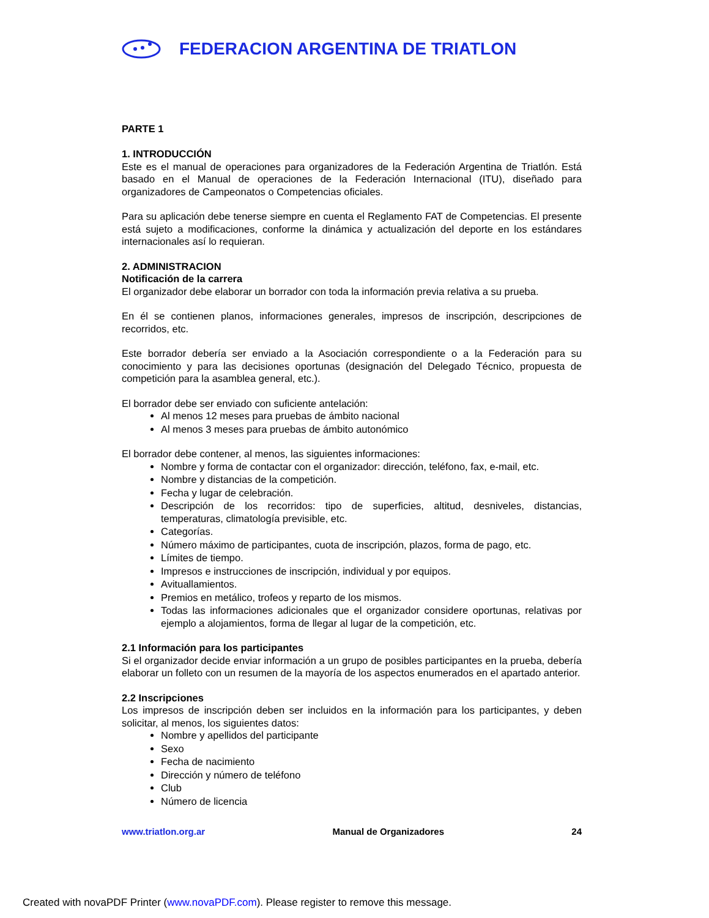FEDERACION ARGENTINA DE TRIATLON
PARTE 1
1. INTRODUCCIÓN
Este es el manual de operaciones para organizadores de la Federación Argentina de Triatlón. Está basado en el Manual de operaciones de la Federación Internacional (ITU), diseñado para organizadores de Campeonatos o Competencias oficiales.
Para su aplicación debe tenerse siempre en cuenta el Reglamento FAT de Competencias. El presente está sujeto a modificaciones, conforme la dinámica y actualización del deporte en los estándares internacionales así lo requieran.
2. ADMINISTRACION
Notificación de la carrera
El organizador debe elaborar un borrador con toda la información previa relativa a su prueba.
En él se contienen planos, informaciones generales, impresos de inscripción, descripciones de recorridos, etc.
Este borrador debería ser enviado a la Asociación correspondiente o a la Federación para su conocimiento y para las decisiones oportunas (designación del Delegado Técnico, propuesta de competición para la asamblea general, etc.).
El borrador debe ser enviado con suficiente antelación:
Al menos 12 meses para pruebas de ámbito nacional
Al menos 3 meses para pruebas de ámbito autonómico
El borrador debe contener, al menos, las siguientes informaciones:
Nombre y forma de contactar con el organizador: dirección, teléfono, fax, e-mail, etc.
Nombre y distancias de la competición.
Fecha y lugar de celebración.
Descripción de los recorridos: tipo de superficies, altitud, desniveles, distancias, temperaturas, climatología previsible, etc.
Categorías.
Número máximo de participantes, cuota de inscripción, plazos, forma de pago, etc.
Límites de tiempo.
Impresos e instrucciones de inscripción, individual y por equipos.
Avituallamientos.
Premios en metálico, trofeos y reparto de los mismos.
Todas las informaciones adicionales que el organizador considere oportunas, relativas por ejemplo a alojamientos, forma de llegar al lugar de la competición, etc.
2.1 Información para los participantes
Si el organizador decide enviar información a un grupo de posibles participantes en la prueba, debería elaborar un folleto con un resumen de la mayoría de los aspectos enumerados en el apartado anterior.
2.2 Inscripciones
Los impresos de inscripción deben ser incluidos en la información para los participantes, y deben solicitar, al menos, los siguientes datos:
Nombre y apellidos del participante
Sexo
Fecha de nacimiento
Dirección y número de teléfono
Club
Número de licencia
www.triatlon.org.ar Manual de Organizadores 24
Created with novaPDF Printer (www.novaPDF.com). Please register to remove this message.